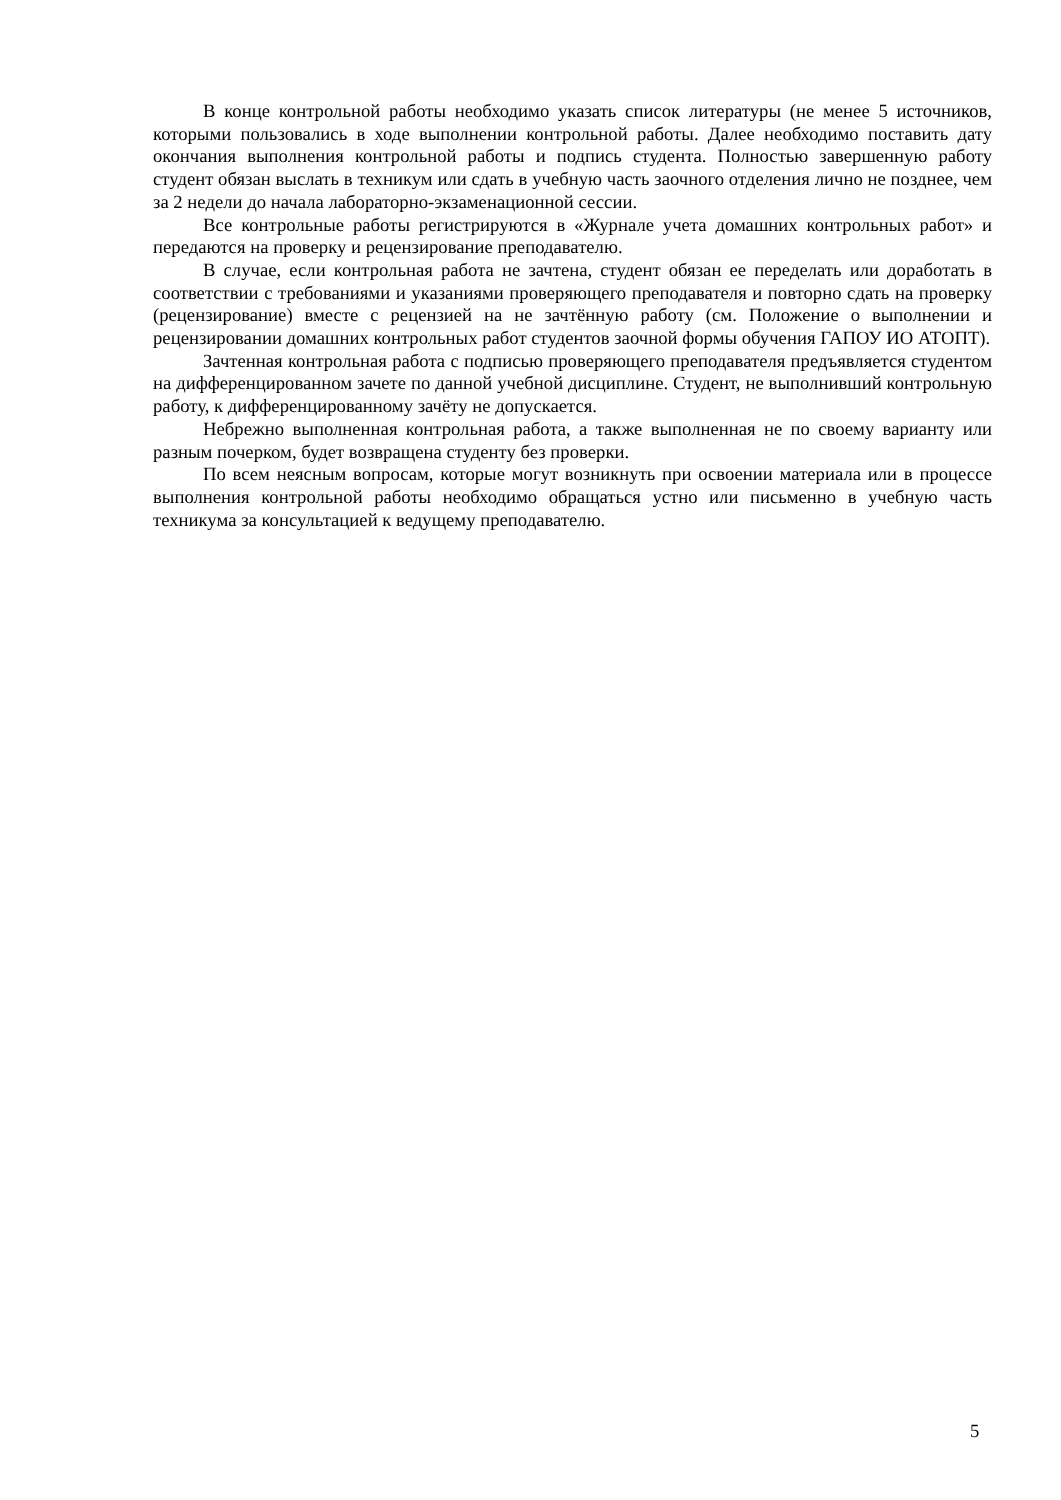В конце контрольной работы необходимо указать список литературы (не менее 5 источников, которыми пользовались в ходе выполнении контрольной работы. Далее необходимо поставить дату окончания выполнения контрольной работы и подпись студента. Полностью завершенную работу студент обязан выслать в техникум или сдать в учебную часть заочного отделения лично не позднее, чем за 2 недели до начала лабораторно-экзаменационной сессии.
Все контрольные работы регистрируются в «Журнале учета домашних контрольных работ» и передаются на проверку и рецензирование преподавателю.
В случае, если контрольная работа не зачтена, студент обязан ее переделать или доработать в соответствии с требованиями и указаниями проверяющего преподавателя и повторно сдать на проверку (рецензирование) вместе с рецензией на не зачтённую работу (см. Положение о выполнении и рецензировании домашних контрольных работ студентов заочной формы обучения ГАПОУ ИО АТОПТ).
Зачтенная контрольная работа с подписью проверяющего преподавателя предъявляется студентом на дифференцированном зачете по данной учебной дисциплине. Студент, не выполнивший контрольную работу, к дифференцированному зачёту не допускается.
Небрежно выполненная контрольная работа, а также выполненная не по своему варианту или разным почерком, будет возвращена студенту без проверки.
По всем неясным вопросам, которые могут возникнуть при освоении материала или в процессе выполнения контрольной работы необходимо обращаться устно или письменно в учебную часть техникума за консультацией к ведущему преподавателю.
5